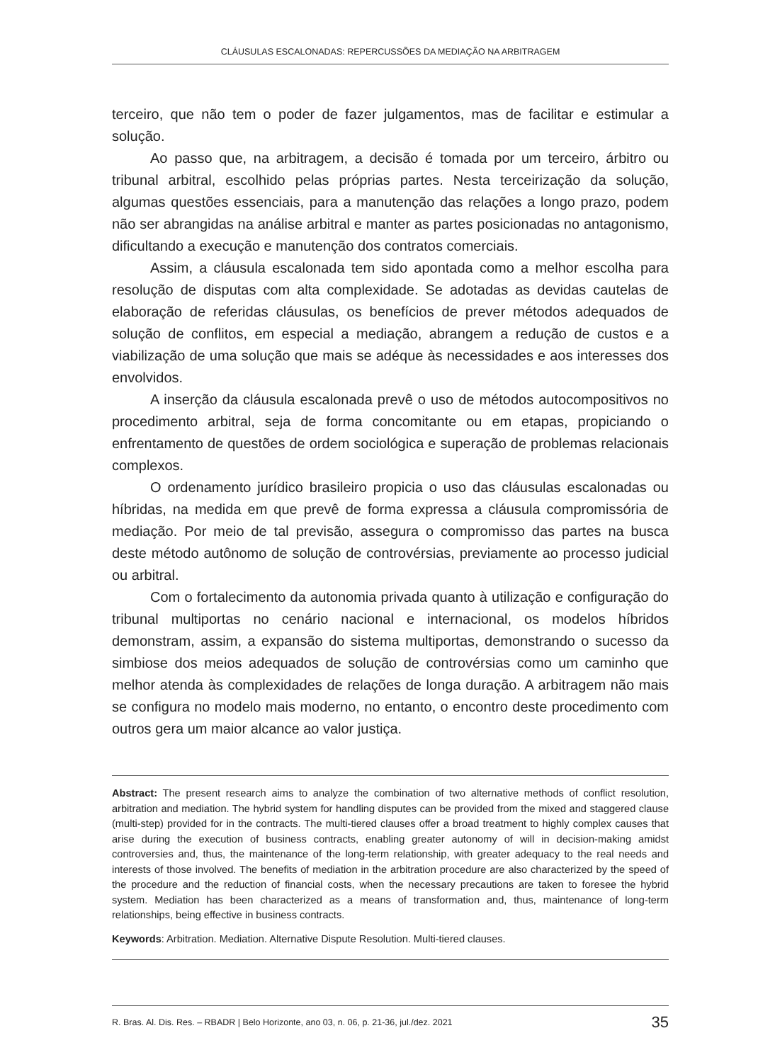CLÁUSULAS ESCALONADAS: REPERCUSSÕES DA MEDIAÇÃO NA ARBITRAGEM
terceiro, que não tem o poder de fazer julgamentos, mas de facilitar e estimular a solução.
Ao passo que, na arbitragem, a decisão é tomada por um terceiro, árbitro ou tribunal arbitral, escolhido pelas próprias partes. Nesta terceirização da solução, algumas questões essenciais, para a manutenção das relações a longo prazo, podem não ser abrangidas na análise arbitral e manter as partes posicionadas no antagonismo, dificultando a execução e manutenção dos contratos comerciais.
Assim, a cláusula escalonada tem sido apontada como a melhor escolha para resolução de disputas com alta complexidade. Se adotadas as devidas cautelas de elaboração de referidas cláusulas, os benefícios de prever métodos adequados de solução de conflitos, em especial a mediação, abrangem a redução de custos e a viabilização de uma solução que mais se adéque às necessidades e aos interesses dos envolvidos.
A inserção da cláusula escalonada prevê o uso de métodos autocompositivos no procedimento arbitral, seja de forma concomitante ou em etapas, propiciando o enfrentamento de questões de ordem sociológica e superação de problemas relacionais complexos.
O ordenamento jurídico brasileiro propicia o uso das cláusulas escalonadas ou híbridas, na medida em que prevê de forma expressa a cláusula compromissória de mediação. Por meio de tal previsão, assegura o compromisso das partes na busca deste método autônomo de solução de controvérsias, previamente ao processo judicial ou arbitral.
Com o fortalecimento da autonomia privada quanto à utilização e configuração do tribunal multiportas no cenário nacional e internacional, os modelos híbridos demonstram, assim, a expansão do sistema multiportas, demonstrando o sucesso da simbiose dos meios adequados de solução de controvérsias como um caminho que melhor atenda às complexidades de relações de longa duração. A arbitragem não mais se configura no modelo mais moderno, no entanto, o encontro deste procedimento com outros gera um maior alcance ao valor justiça.
Abstract: The present research aims to analyze the combination of two alternative methods of conflict resolution, arbitration and mediation. The hybrid system for handling disputes can be provided from the mixed and staggered clause (multi-step) provided for in the contracts. The multi-tiered clauses offer a broad treatment to highly complex causes that arise during the execution of business contracts, enabling greater autonomy of will in decision-making amidst controversies and, thus, the maintenance of the long-term relationship, with greater adequacy to the real needs and interests of those involved. The benefits of mediation in the arbitration procedure are also characterized by the speed of the procedure and the reduction of financial costs, when the necessary precautions are taken to foresee the hybrid system. Mediation has been characterized as a means of transformation and, thus, maintenance of long-term relationships, being effective in business contracts.
Keywords: Arbitration. Mediation. Alternative Dispute Resolution. Multi-tiered clauses.
R. Bras. Al. Dis. Res. – RBADR | Belo Horizonte, ano 03, n. 06, p. 21-36, jul./dez. 2021 35